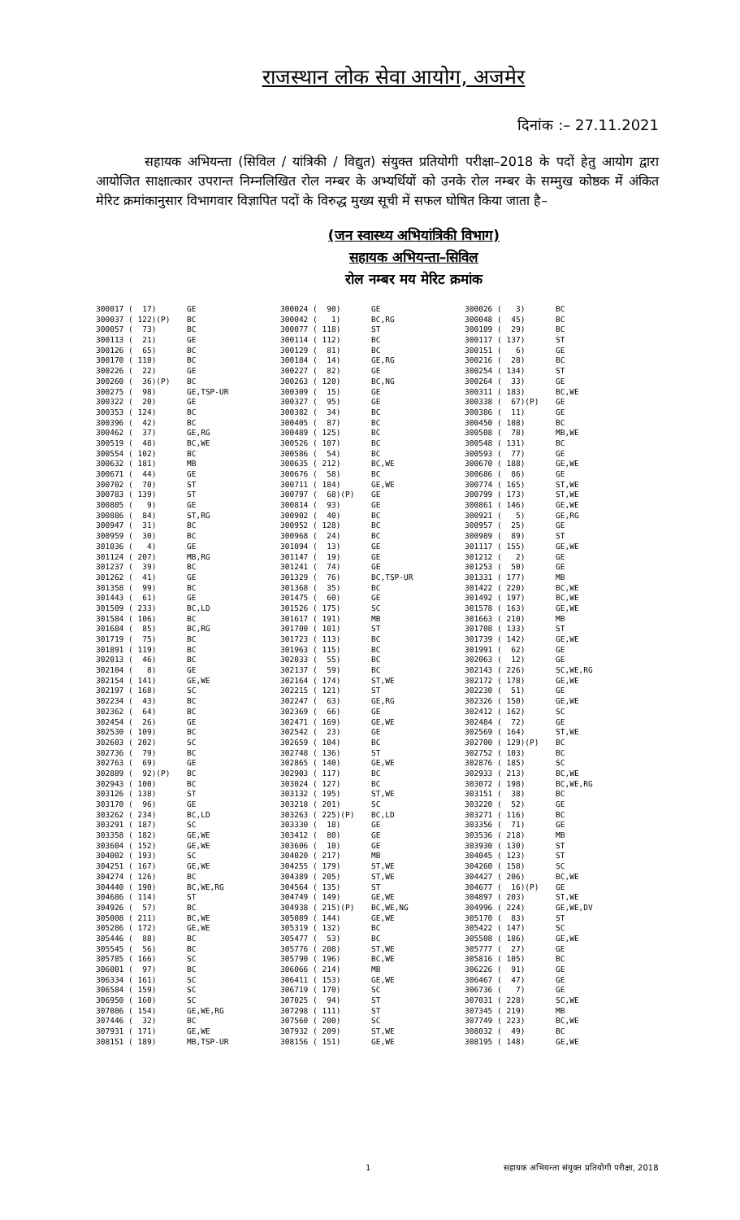राजस्थान लोक सेवा आयोग, अजमेर
दिनांक :– 27.11.2021
सहायक अभियन्ता (सिविल / यांत्रिकी / विद्युत) संयुक्त प्रतियोगी परीक्षा–2018 के पदों हेतु आयोग द्वारा आयोजित साक्षात्कार उपरान्त निम्नलिखित रोल नम्बर के अभ्यर्थियों को उनके रोल नम्बर के सम्मुख कोष्ठक में अंकित मेरिट क्रमांकानुसार विभागवार विज्ञापित पदों के विरुद्ध मुख्य सूची में सफल घोषित किया जाता है–
(जन स्वास्थ्य अभियांत्रिकी विभाग)
सहायक अभियन्ता–सिविल
रोल नम्बर मय मेरिट क्रमांक
| 300017 ( 17) | GE | 300024 ( 90) | GE | 300026 ( 3) | BC |
| 300037 ( 122)(P) | BC | 300042 ( 1) | BC,RG | 300048 ( 45) | BC |
| 300057 ( 73) | BC | 300077 ( 118) | ST | 300109 ( 29) | BC |
| 300113 ( 21) | GE | 300114 ( 112) | BC | 300117 ( 137) | ST |
| 300126 ( 65) | BC | 300129 ( 81) | BC | 300151 ( 6) | GE |
| 300170 ( 110) | BC | 300184 ( 14) | GE,RG | 300216 ( 28) | BC |
| 300226 ( 22) | GE | 300227 ( 82) | GE | 300254 ( 134) | ST |
| 300260 ( 36)(P) | BC | 300263 ( 120) | BC,NG | 300264 ( 33) | GE |
| 300275 ( 98) | GE,TSP-UR | 300309 ( 15) | GE | 300311 ( 183) | BC,WE |
| 300322 ( 20) | GE | 300327 ( 95) | GE | 300338 ( 67)(P) | GE |
| 300353 ( 124) | BC | 300382 ( 34) | BC | 300386 ( 11) | GE |
| 300396 ( 42) | BC | 300405 ( 87) | BC | 300450 ( 108) | BC |
| 300462 ( 37) | GE,RG | 300489 ( 125) | BC | 300508 ( 78) | MB,WE |
| 300519 ( 48) | BC,WE | 300526 ( 107) | BC | 300548 ( 131) | BC |
| 300554 ( 102) | BC | 300586 ( 54) | BC | 300593 ( 77) | GE |
| 300632 ( 181) | MB | 300635 ( 212) | BC,WE | 300670 ( 188) | GE,WE |
| 300671 ( 44) | GE | 300676 ( 58) | BC | 300686 ( 86) | GE |
| 300702 ( 70) | ST | 300711 ( 184) | GE,WE | 300774 ( 165) | ST,WE |
| 300783 ( 139) | ST | 300797 ( 68)(P) | GE | 300799 ( 173) | ST,WE |
| 300805 ( 9) | GE | 300814 ( 93) | GE | 300861 ( 146) | GE,WE |
| 300886 ( 84) | ST,RG | 300902 ( 40) | BC | 300921 ( 5) | GE,RG |
| 300947 ( 31) | BC | 300952 ( 128) | BC | 300957 ( 25) | GE |
| 300959 ( 30) | BC | 300968 ( 24) | BC | 300989 ( 89) | ST |
| 301036 ( 4) | GE | 301094 ( 13) | GE | 301117 ( 155) | GE,WE |
| 301124 ( 207) | MB,RG | 301147 ( 19) | GE | 301212 ( 2) | GE |
| 301237 ( 39) | BC | 301241 ( 74) | GE | 301253 ( 50) | GE |
| 301262 ( 41) | GE | 301329 ( 76) | BC,TSP-UR | 301331 ( 177) | MB |
| 301358 ( 99) | BC | 301368 ( 35) | BC | 301422 ( 220) | BC,WE |
| 301443 ( 61) | GE | 301475 ( 60) | GE | 301492 ( 197) | BC,WE |
| 301509 ( 233) | BC,LD | 301526 ( 175) | SC | 301578 ( 163) | GE,WE |
| 301584 ( 106) | BC | 301617 ( 191) | MB | 301663 ( 210) | MB |
| 301684 ( 85) | BC,RG | 301700 ( 101) | ST | 301708 ( 133) | ST |
| 301719 ( 75) | BC | 301723 ( 113) | BC | 301739 ( 142) | GE,WE |
| 301891 ( 119) | BC | 301963 ( 115) | BC | 301991 ( 62) | GE |
| 302013 ( 46) | BC | 302033 ( 55) | BC | 302063 ( 12) | GE |
| 302104 ( 8) | GE | 302137 ( 59) | BC | 302143 ( 226) | SC,WE,RG |
| 302154 ( 141) | GE,WE | 302164 ( 174) | ST,WE | 302172 ( 178) | GE,WE |
| 302197 ( 168) | SC | 302215 ( 121) | ST | 302230 ( 51) | GE |
| 302234 ( 43) | BC | 302247 ( 63) | GE,RG | 302326 ( 150) | GE,WE |
| 302362 ( 64) | BC | 302369 ( 66) | GE | 302412 ( 162) | SC |
| 302454 ( 26) | GE | 302471 ( 169) | GE,WE | 302484 ( 72) | GE |
| 302530 ( 109) | BC | 302542 ( 23) | GE | 302569 ( 164) | ST,WE |
| 302603 ( 202) | SC | 302659 ( 104) | BC | 302700 ( 129)(P) | BC |
| 302736 ( 79) | BC | 302748 ( 136) | ST | 302752 ( 103) | BC |
| 302763 ( 69) | GE | 302865 ( 140) | GE,WE | 302876 ( 185) | SC |
| 302889 ( 92)(P) | BC | 302903 ( 117) | BC | 302933 ( 213) | BC,WE |
| 302943 ( 100) | BC | 303024 ( 127) | BC | 303072 ( 198) | BC,WE,RG |
| 303126 ( 138) | ST | 303132 ( 195) | ST,WE | 303151 ( 38) | BC |
| 303170 ( 96) | GE | 303218 ( 201) | SC | 303220 ( 52) | GE |
| 303262 ( 234) | BC,LD | 303263 ( 225)(P) | BC,LD | 303271 ( 116) | BC |
| 303291 ( 187) | SC | 303330 ( 18) | GE | 303356 ( 71) | GE |
| 303358 ( 182) | GE,WE | 303412 ( 80) | GE | 303536 ( 218) | MB |
| 303604 ( 152) | GE,WE | 303606 ( 10) | GE | 303930 ( 130) | ST |
| 304002 ( 193) | SC | 304020 ( 217) | MB | 304045 ( 123) | ST |
| 304251 ( 167) | GE,WE | 304255 ( 179) | ST,WE | 304260 ( 158) | SC |
| 304274 ( 126) | BC | 304389 ( 205) | ST,WE | 304427 ( 206) | BC,WE |
| 304440 ( 190) | BC,WE,RG | 304564 ( 135) | ST | 304677 ( 16)(P) | GE |
| 304686 ( 114) | ST | 304749 ( 149) | GE,WE | 304897 ( 203) | ST,WE |
| 304926 ( 57) | BC | 304938 ( 215)(P) | BC,WE,NG | 304996 ( 224) | GE,WE,DV |
| 305008 ( 211) | BC,WE | 305089 ( 144) | GE,WE | 305170 ( 83) | ST |
| 305286 ( 172) | GE,WE | 305319 ( 132) | BC | 305422 ( 147) | SC |
| 305446 ( 88) | BC | 305477 ( 53) | BC | 305508 ( 186) | GE,WE |
| 305545 ( 56) | BC | 305776 ( 208) | ST,WE | 305777 ( 27) | GE |
| 305785 ( 166) | SC | 305790 ( 196) | BC,WE | 305816 ( 105) | BC |
| 306001 ( 97) | BC | 306066 ( 214) | MB | 306226 ( 91) | GE |
| 306334 ( 161) | SC | 306411 ( 153) | GE,WE | 306467 ( 47) | GE |
| 306584 ( 159) | SC | 306719 ( 170) | SC | 306736 ( 7) | GE |
| 306950 ( 160) | SC | 307025 ( 94) | ST | 307031 ( 228) | SC,WE |
| 307086 ( 154) | GE,WE,RG | 307298 ( 111) | ST | 307345 ( 219) | MB |
| 307446 ( 32) | BC | 307560 ( 200) | SC | 307749 ( 223) | BC,WE |
| 307931 ( 171) | GE,WE | 307932 ( 209) | ST,WE | 308032 ( 49) | BC |
| 308151 ( 189) | MB,TSP-UR | 308156 ( 151) | GE,WE | 308195 ( 148) | GE,WE |
1 सहायक अभियन्ता संयुक्त प्रतियोगी परीक्षा, 2018